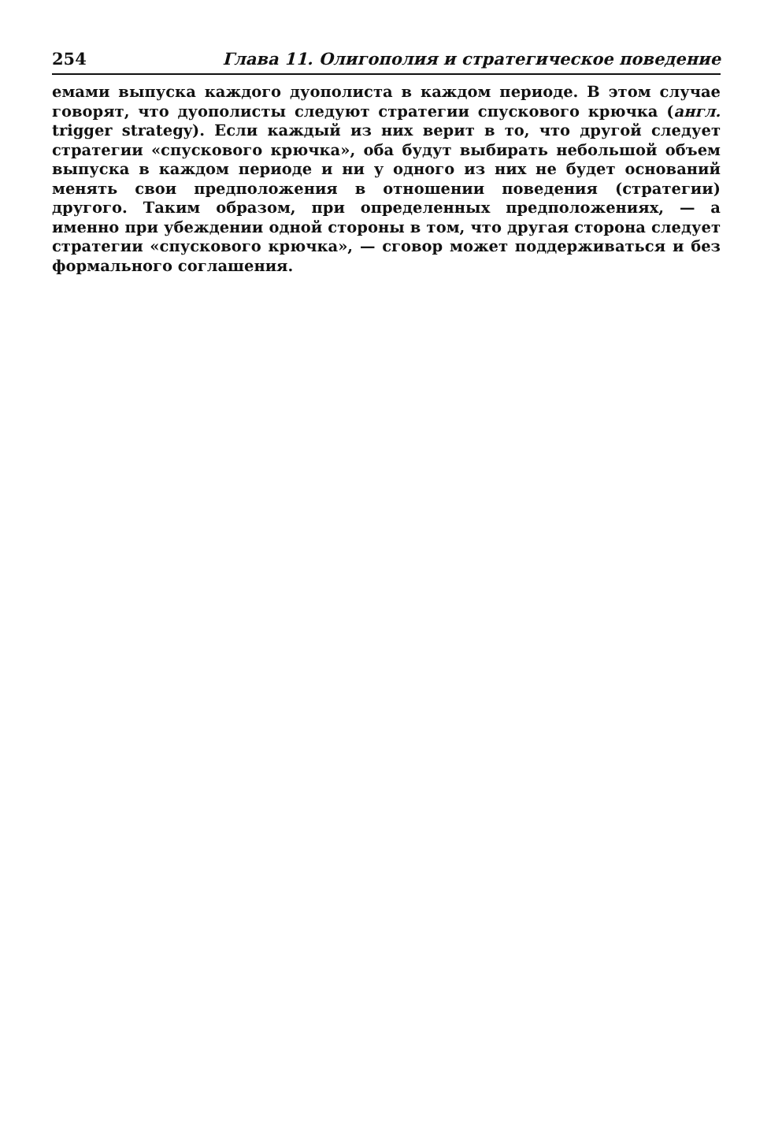254 Глава 11. Олигополия и стратегическое поведение
емами выпуска каждого дуополиста в каждом периоде. В этом случае говорят, что дуополисты следуют стратегии спускового крючка (англ. trigger strategy). Если каждый из них верит в то, что другой следует стратегии «спускового крючка», оба будут выбирать небольшой объем выпуска в каждом периоде и ни у одного из них не будет оснований менять свои предположения в отношении поведения (стратегии) другого. Таким образом, при определенных предположениях, — а именно при убеждении одной стороны в том, что другая сторона следует стратегии «спускового крючка», — сговор может поддерживаться и без формального соглашения.